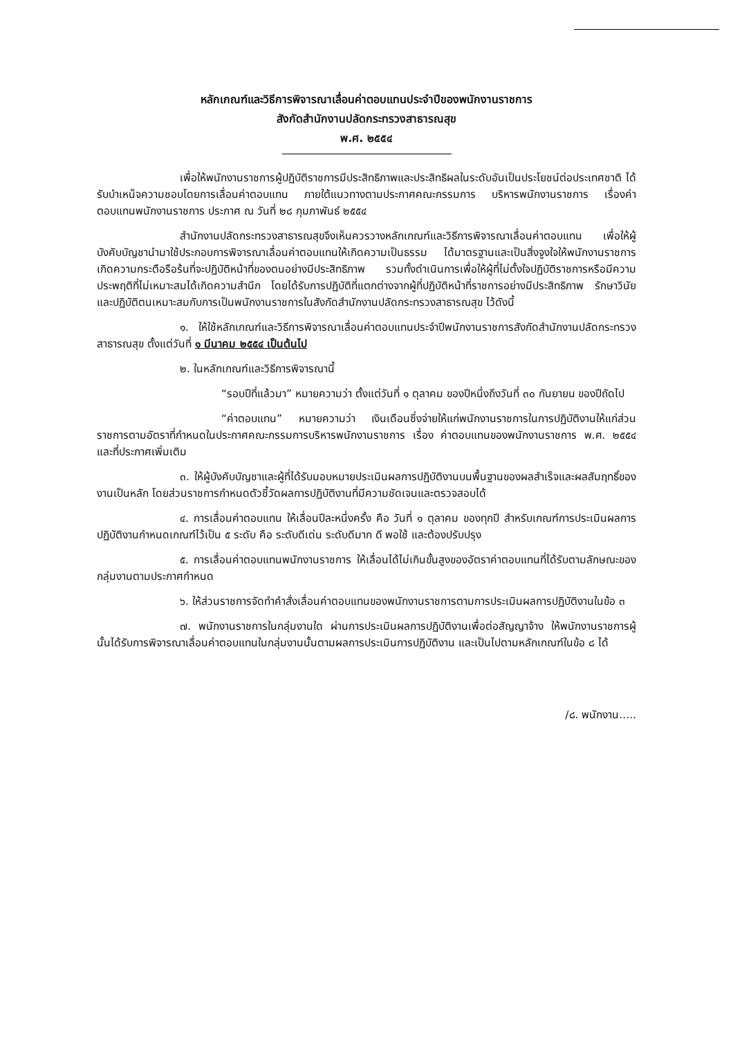หลักเกณฑ์และวิธีการพิจารณาเลื่อนค่าตอบแทนประจำปีของพนักงานราชการ
สังกัดสำนักงานปลัดกระทรวงสาธารณสุข
พ.ศ. ๒๕๕๔
เพื่อให้พนักงานราชการผู้ปฏิบัติราชการมีประสิทธิภาพและประสิทธิผลในระดับอันเป็นประโยชน์ต่อประเทศชาติ ได้รับบำเหน็จความชอบโดยการเลื่อนค่าตอบแทน ภายใต้แนวทางตามประกาศคณะกรรมการ บริหารพนักงานราชการ เรื่องค่าตอบแทนพนักงานราชการ ประกาศ ณ วันที่ ๒๘ กุมภาพันธ์ ๒๕๕๔
สำนักงานปลัดกระทรวงสาธารณสุขจึงเห็นควรวางหลักเกณฑ์และวิธีการพิจารณาเลื่อนค่าตอบแทน เพื่อให้ผู้บังคับบัญชานำมาใช้ประกอบการพิจารณาเลื่อนค่าตอบแทนให้เกิดความเป็นธรรม ได้มาตรฐานและเป็นสิ่งจูงใจให้พนักงานราชการเกิดความกระตือรือร้นที่จะปฏิบัติหน้าที่ของตนอย่างมีประสิทธิภาพ รวมทั้งดำเนินการเพื่อให้ผู้ที่ไม่ตั้งใจปฏิบัติราชการหรือมีความประพฤติที่ไม่เหมาะสมได้เกิดความสำนึก โดยได้รับการปฏิบัติที่แตกต่างจากผู้ที่ปฏิบัติหน้าที่ราชการอย่างมีประสิทธิภาพ รักษาวินัยและปฏิบัติตนเหมาะสมกับการเป็นพนักงานราชการในสังกัดสำนักงานปลัดกระทรวงสาธารณสุข ไว้ดังนี้
๑. ให้ใช้หลักเกณฑ์และวิธีการพิจารณาเลื่อนค่าตอบแทนประจำปีพนักงานราชการสังกัดสำนักงานปลัดกระทรวงสาธารณสุข ตั้งแต่วันที่ ๑ มีนาคม ๒๕๕๔ เป็นต้นไป
๒. ในหลักเกณฑ์และวิธีการพิจารณานี้
“รอบปีที่แล้วมา” หมายความว่า ตั้งแต่วันที่ ๑ ตุลาคม ของปีหนึ่งถึงวันที่ ๓๐ กันยายน ของปีถัดไป
“ค่าตอบแทน” หมายความว่า เงินเดือนซึ่งจ่ายให้แก่พนักงานราชการในการปฏิบัติงานให้แก่ส่วนราชการตามอัตราที่กำหนดในประกาศคณะกรรมการบริหารพนักงานราชการ เรื่อง ค่าตอบแทนของพนักงานราชการ พ.ศ. ๒๕๕๔ และที่ประกาศเพิ่มเติม
๓. ให้ผู้บังคับบัญชาและผู้ที่ได้รับมอบหมายประเมินผลการปฏิบัติงานบนพื้นฐานของผลสำเร็จและผลสัมฤทธิ์ของงานเป็นหลัก โดยส่วนราชการกำหนดตัวชี้วัดผลการปฏิบัติงานที่มีความชัดเจนและตรวจสอบได้
๔. การเลื่อนค่าตอบแทน ให้เลื่อนปีละหนึ่งครั้ง คือ วันที่ ๑ ตุลาคม ของทุกปี สำหรับเกณฑ์การประเมินผลการปฏิบัติงานกำหนดเกณฑ์ไว้เป็น ๕ ระดับ คือ ระดับดีเด่น ระดับดีมาก ดี พอใช้ และต้องปรับปรุง
๕. การเลื่อนค่าตอบแทนพนักงานราชการ ให้เลื่อนได้ไม่เกินขั้นสูงของอัตราค่าตอบแทนที่ได้รับตามลักษณะของกลุ่มงานตามประกาศกำหนด
๖. ให้ส่วนราชการจัดทำคำสั่งเลื่อนค่าตอบแทนของพนักงานราชการตามการประเมินผลการปฏิบัติงานในข้อ ๓
๗. พนักงานราชการในกลุ่มงานใด ผ่านการประเมินผลการปฏิบัติงานเพื่อต่อสัญญาจ้าง ให้พนักงานราชการผู้นั้นได้รับการพิจารณาเลื่อนค่าตอบแทนในกลุ่มงานนั้นตามผลการประเมินการปฏิบัติงาน และเป็นไปตามหลักเกณฑ์ในข้อ ๘ ได้
/๘. พนักงาน.....